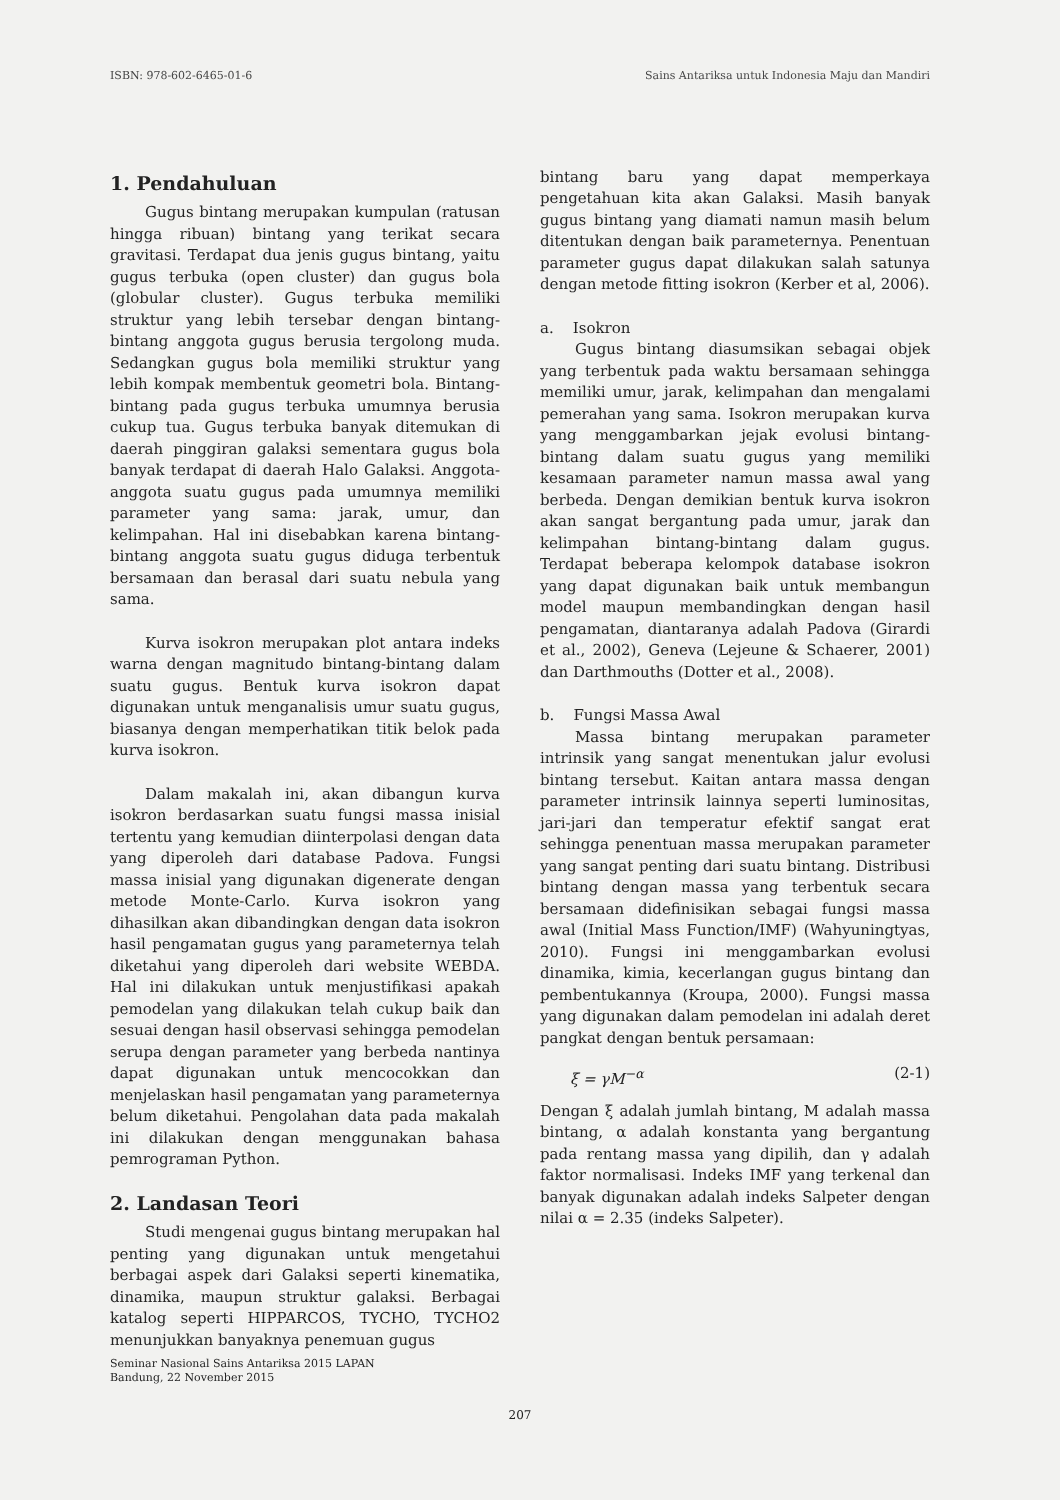ISBN: 978-602-6465-01-6 Sains Antariksa untuk Indonesia Maju dan Mandiri
1. Pendahuluan
Gugus bintang merupakan kumpulan (ratusan hingga ribuan) bintang yang terikat secara gravitasi. Terdapat dua jenis gugus bintang, yaitu gugus terbuka (open cluster) dan gugus bola (globular cluster). Gugus terbuka memiliki struktur yang lebih tersebar dengan bintang-bintang anggota gugus berusia tergolong muda. Sedangkan gugus bola memiliki struktur yang lebih kompak membentuk geometri bola. Bintang-bintang pada gugus terbuka umumnya berusia cukup tua. Gugus terbuka banyak ditemukan di daerah pinggiran galaksi sementara gugus bola banyak terdapat di daerah Halo Galaksi. Anggota-anggota suatu gugus pada umumnya memiliki parameter yang sama: jarak, umur, dan kelimpahan. Hal ini disebabkan karena bintang-bintang anggota suatu gugus diduga terbentuk bersamaan dan berasal dari suatu nebula yang sama.
Kurva isokron merupakan plot antara indeks warna dengan magnitudo bintang-bintang dalam suatu gugus. Bentuk kurva isokron dapat digunakan untuk menganalisis umur suatu gugus, biasanya dengan memperhatikan titik belok pada kurva isokron.
Dalam makalah ini, akan dibangun kurva isokron berdasarkan suatu fungsi massa inisial tertentu yang kemudian diinterpolasi dengan data yang diperoleh dari database Padova. Fungsi massa inisial yang digunakan digenerate dengan metode Monte-Carlo. Kurva isokron yang dihasilkan akan dibandingkan dengan data isokron hasil pengamatan gugus yang parameternya telah diketahui yang diperoleh dari website WEBDA. Hal ini dilakukan untuk menjustifikasi apakah pemodelan yang dilakukan telah cukup baik dan sesuai dengan hasil observasi sehingga pemodelan serupa dengan parameter yang berbeda nantinya dapat digunakan untuk mencocokkan dan menjelaskan hasil pengamatan yang parameternya belum diketahui. Pengolahan data pada makalah ini dilakukan dengan menggunakan bahasa pemrograman Python.
2. Landasan Teori
Studi mengenai gugus bintang merupakan hal penting yang digunakan untuk mengetahui berbagai aspek dari Galaksi seperti kinematika, dinamika, maupun struktur galaksi. Berbagai katalog seperti HIPPARCOS, TYCHO, TYCHO2 menunjukkan banyaknya penemuan gugus
Seminar Nasional Sains Antariksa 2015 LAPAN
Bandung, 22 November 2015
bintang baru yang dapat memperkaya pengetahuan kita akan Galaksi. Masih banyak gugus bintang yang diamati namun masih belum ditentukan dengan baik parameternya. Penentuan parameter gugus dapat dilakukan salah satunya dengan metode fitting isokron (Kerber et al, 2006).
a. Isokron
Gugus bintang diasumsikan sebagai objek yang terbentuk pada waktu bersamaan sehingga memiliki umur, jarak, kelimpahan dan mengalami pemerahan yang sama. Isokron merupakan kurva yang menggambarkan jejak evolusi bintang-bintang dalam suatu gugus yang memiliki kesamaan parameter namun massa awal yang berbeda. Dengan demikian bentuk kurva isokron akan sangat bergantung pada umur, jarak dan kelimpahan bintang-bintang dalam gugus. Terdapat beberapa kelompok database isokron yang dapat digunakan baik untuk membangun model maupun membandingkan dengan hasil pengamatan, diantaranya adalah Padova (Girardi et al., 2002), Geneva (Lejeune & Schaerer, 2001) dan Darthmouths (Dotter et al., 2008).
b. Fungsi Massa Awal
Massa bintang merupakan parameter intrinsik yang sangat menentukan jalur evolusi bintang tersebut. Kaitan antara massa dengan parameter intrinsik lainnya seperti luminositas, jari-jari dan temperatur efektif sangat erat sehingga penentuan massa merupakan parameter yang sangat penting dari suatu bintang. Distribusi bintang dengan massa yang terbentuk secara bersamaan didefinisikan sebagai fungsi massa awal (Initial Mass Function/IMF) (Wahyuningtyas, 2010). Fungsi ini menggambarkan evolusi dinamika, kimia, kecerlangan gugus bintang dan pembentukannya (Kroupa, 2000). Fungsi massa yang digunakan dalam pemodelan ini adalah deret pangkat dengan bentuk persamaan:
ξ = γM<sup>−α</sup> (2-1)
Dengan ξ adalah jumlah bintang, M adalah massa bintang, α adalah konstanta yang bergantung pada rentang massa yang dipilih, dan γ adalah faktor normalisasi. Indeks IMF yang terkenal dan banyak digunakan adalah indeks Salpeter dengan nilai α = 2.35 (indeks Salpeter).
207